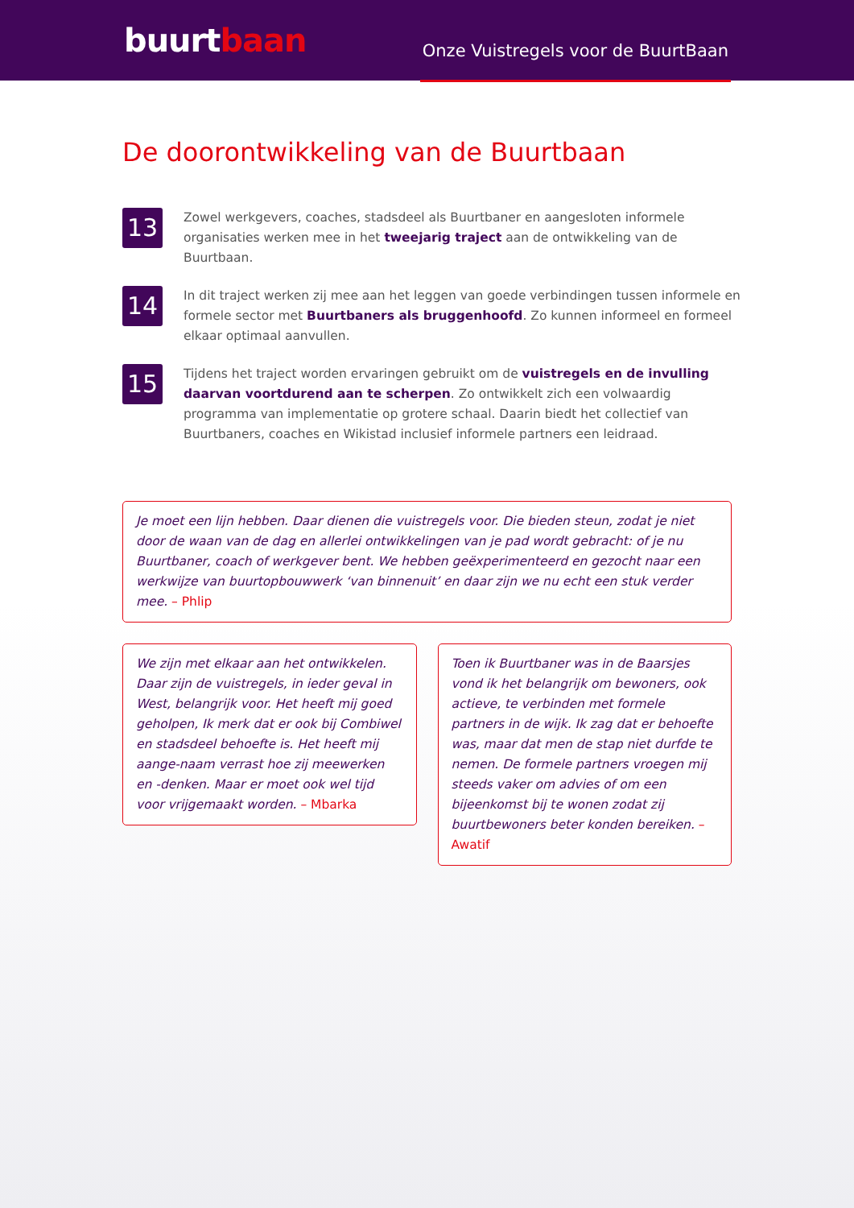buurtbaan
Onze Vuistregels voor de BuurtBaan
De doorontwikkeling van de Buurtbaan
13
Zowel werkgevers, coaches, stadsdeel als Buurtbaner en aangesloten informele organisaties werken mee in het tweejarig traject aan de ontwikkeling van de Buurtbaan.
14
In dit traject werken zij mee aan het leggen van goede verbindingen tussen informele en formele sector met Buurtbaners als bruggenhoofd. Zo kunnen informeel en formeel elkaar optimaal aanvullen.
15
Tijdens het traject worden ervaringen gebruikt om de vuistregels en de invulling daarvan voortdurend aan te scherpen. Zo ontwikkelt zich een volwaardig programma van implementatie op grotere schaal. Daarin biedt het collectief van Buurtbaners, coaches en Wikistad inclusief informele partners een leidraad.
Je moet een lijn hebben. Daar dienen die vuistregels voor. Die bieden steun, zodat je niet door de waan van de dag en allerlei ontwikkelingen van je pad wordt gebracht: of je nu Buurtbaner, coach of werkgever bent. We hebben geëxperimenteerd en gezocht naar een werkwijze van buurtopbouwwerk ‘van binnenuit’ en daar zijn we nu echt een stuk verder mee. – Phlip
We zijn met elkaar aan het ontwikkelen. Daar zijn de vuistregels, in ieder geval in West, belangrijk voor. Het heeft mij goed geholpen, Ik merk dat er ook bij Combiwel en stadsdeel behoefte is. Het heeft mij aange-naam verrast hoe zij meewerken en -denken. Maar er moet ook wel tijd voor vrijgemaakt worden. – Mbarka
Toen ik Buurtbaner was in de Baarsjes vond ik het belangrijk om bewoners, ook actieve, te verbinden met formele partners in de wijk. Ik zag dat er behoefte was, maar dat men de stap niet durfde te nemen. De formele partners vroegen mij steeds vaker om advies of om een bijeenkomst bij te wonen zodat zij buurtbewoners beter konden bereiken. – Awatif